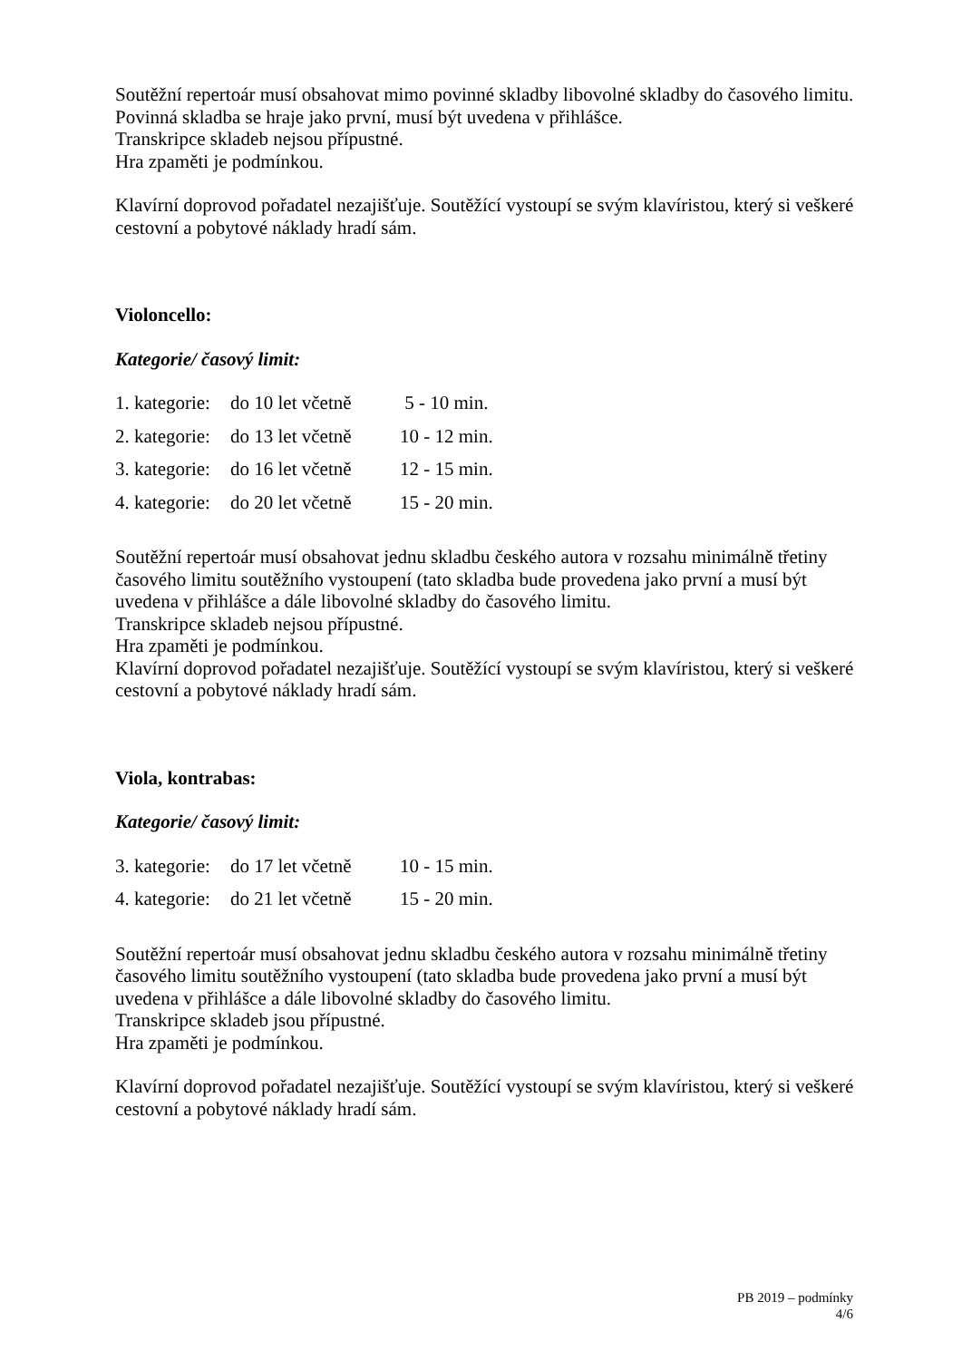Soutěžní repertoár musí obsahovat mimo povinné skladby libovolné skladby do časového limitu. Povinná skladba se hraje jako první, musí být uvedena v přihlášce.
Transkripce skladeb nejsou přípustné.
Hra zpaměti je podmínkou.
Klavírní doprovod pořadatel nezajišťuje. Soutěžící vystoupí se svým klavíristou, který si veškeré cestovní a pobytové náklady hradí sám.
Violoncello:
Kategorie/ časový limit:
| 1. kategorie: | do 10 let včetně | 5 - 10 min. |
| 2. kategorie: | do 13 let včetně | 10 - 12 min. |
| 3. kategorie: | do 16 let včetně | 12 - 15 min. |
| 4. kategorie: | do 20 let včetně | 15 - 20 min. |
Soutěžní repertoár musí obsahovat jednu skladbu českého autora v rozsahu minimálně třetiny časového limitu soutěžního vystoupení (tato skladba bude provedena jako první a musí být uvedena v přihlášce a dále libovolné skladby do časového limitu.
Transkripce skladeb nejsou přípustné.
Hra zpaměti je podmínkou.
Klavírní doprovod pořadatel nezajišťuje. Soutěžící vystoupí se svým klavíristou, který si veškeré cestovní a pobytové náklady hradí sám.
Viola, kontrabas:
Kategorie/ časový limit:
| 3. kategorie: | do 17 let včetně | 10 - 15 min. |
| 4. kategorie: | do 21 let včetně | 15 - 20 min. |
Soutěžní repertoár musí obsahovat jednu skladbu českého autora v rozsahu minimálně třetiny časového limitu soutěžního vystoupení (tato skladba bude provedena jako první a musí být uvedena v přihlášce a dále libovolné skladby do časového limitu.
Transkripce skladeb jsou přípustné.
Hra zpaměti je podmínkou.
Klavírní doprovod pořadatel nezajišťuje. Soutěžící vystoupí se svým klavíristou, který si veškeré cestovní a pobytové náklady hradí sám.
PB 2019 – podmínky
4/6